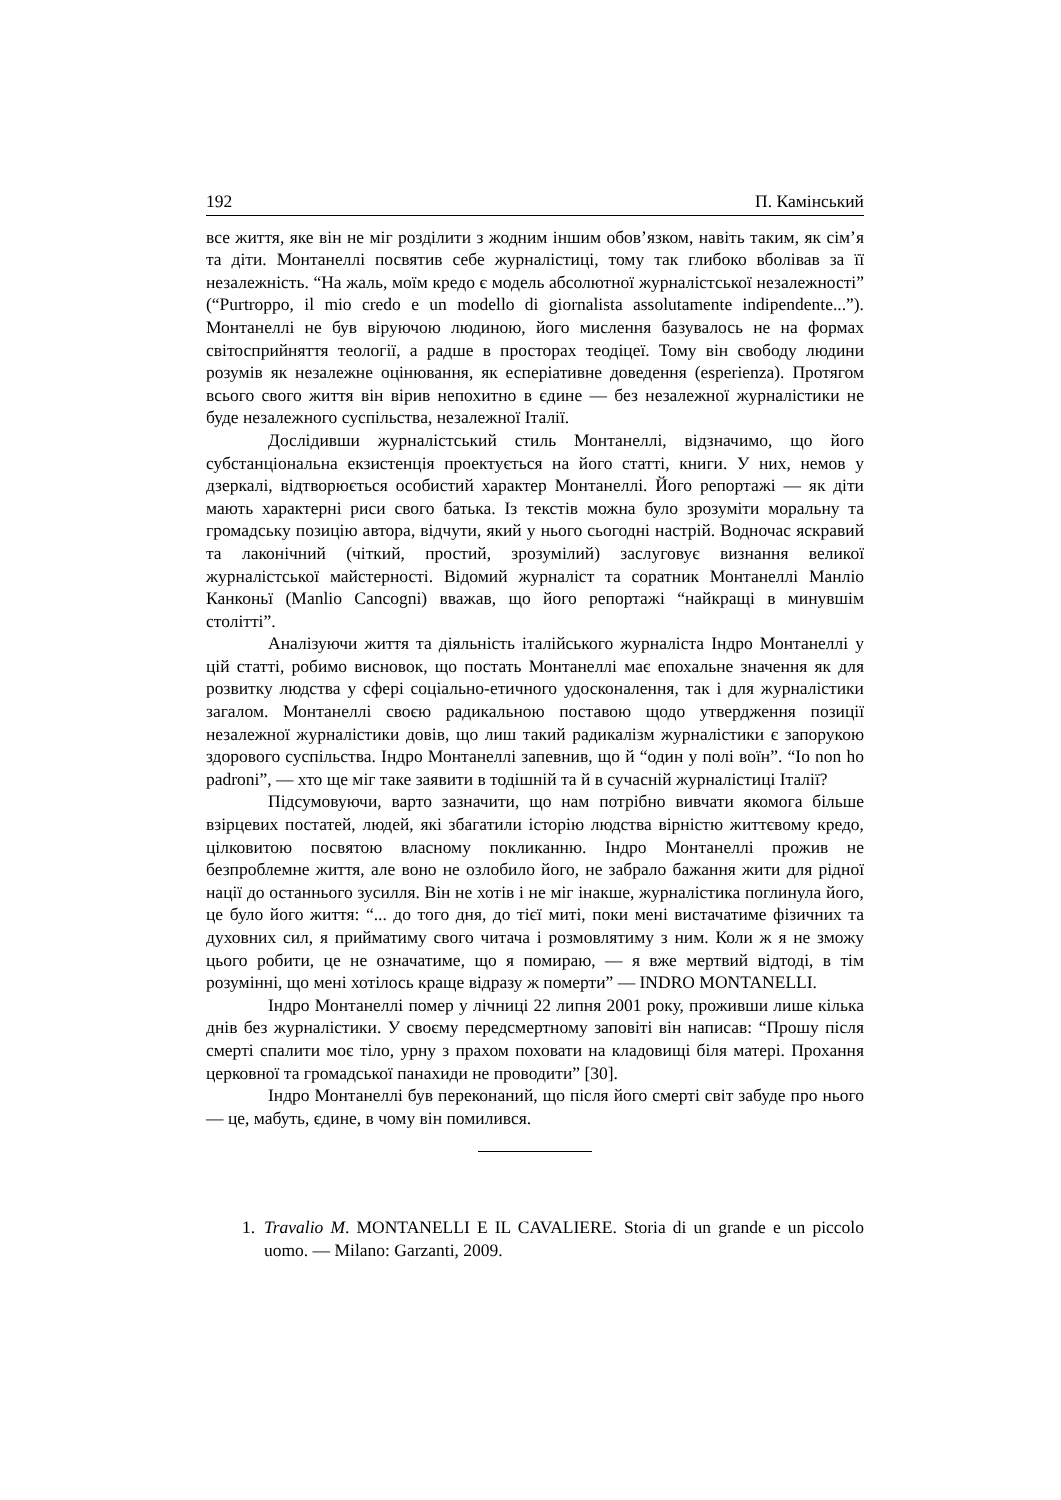192 П. Камінський
все життя, яке він не міг розділити з жодним іншим обов’язком, навіть таким, як сім’я та діти. Монтанеллі посвятив себе журналістиці, тому так глибоко вболівав за її незалежність. “На жаль, моїм кредо є модель абсолютної журналістської незалежності” (“Purtroppo, il mio credo e un modello di giornalista assolutamente indipendente...”). Монтанеллі не був віруючою людиною, його мислення базувалось не на формах світосприйняття теології, а радше в просторах теодіцеї. Тому він свободу людини розумів як незалежне оцінювання, як есперіативне доведення (esperienza). Протягом всього свого життя він вірив непохитно в єдине — без незалежної журналістики не буде незалежного суспільства, незалежної Італії.
Дослідивши журналістський стиль Монтанеллі, відзначимо, що його субстанціональна екзистенція проектується на його статті, книги. У них, немов у дзеркалі, відтворюється особистий характер Монтанеллі. Його репортажі — як діти мають характерні риси свого батька. Із текстів можна було зрозуміти моральну та громадську позицію автора, відчути, який у нього сьогодні настрій. Водночас яскравий та лаконічний (чіткий, простий, зрозумілий) заслуговує визнання великої журналістської майстерності. Відомий журналіст та соратник Монтанеллі Манліо Канконьї (Manlio Cancogni) вважав, що його репортажі “найкращі в минувшім столітті”.
Аналізуючи життя та діяльність італійського журналіста Індро Монтанеллі у цій статті, робимо висновок, що постать Монтанеллі має епохальне значення як для розвитку людства у сфері соціально-етичного удосконалення, так і для журналістики загалом. Монтанеллі своєю радикальною поставою щодо утвердження позиції незалежної журналістики довів, що лиш такий радикалізм журналістики є запорукою здорового суспільства. Індро Монтанеллі запевнив, що й “один у полі воїн”. “Io non ho padroni”, — хто ще міг таке заявити в тодішній та й в сучасній журналістиці Італії?
Підсумовуючи, варто зазначити, що нам потрібно вивчати якомога більше взірцевих постатей, людей, які збагатили історію людства вірністю життєвому кредо, цілковитою посвятою власному покликанню. Індро Монтанеллі прожив не безпроблемне життя, але воно не озлобило його, не забрало бажання жити для рідної нації до останнього зусилля. Він не хотів і не міг інакше, журналістика поглинула його, це було його життя: “... до того дня, до тієї миті, поки мені вистачатиме фізичних та духовних сил, я прийматиму свого читача і розмовлятиму з ним. Коли ж я не зможу цього робити, це не означатиме, що я помираю, — я вже мертвий відтоді, в тім розумінні, що мені хотілось краще відразу ж померти” — INDRO MONTANELLI.
Індро Монтанеллі помер у лічниці 22 липня 2001 року, проживши лише кілька днів без журналістики. У своєму передсмертному заповіті він написав: “Прошу після смерті спалити моє тіло, урну з прахом поховати на кладовищі біля матері. Прохання церковної та громадської панахиди не проводити” [30].
Індро Монтанеллі був переконаний, що після його смерті світ забуде про нього — це, мабуть, єдине, в чому він помилився.
1. Travalio M. MONTANELLI E IL CAVALIERE. Storia di un grande e un piccolo uomo. — Milano: Garzanti, 2009.